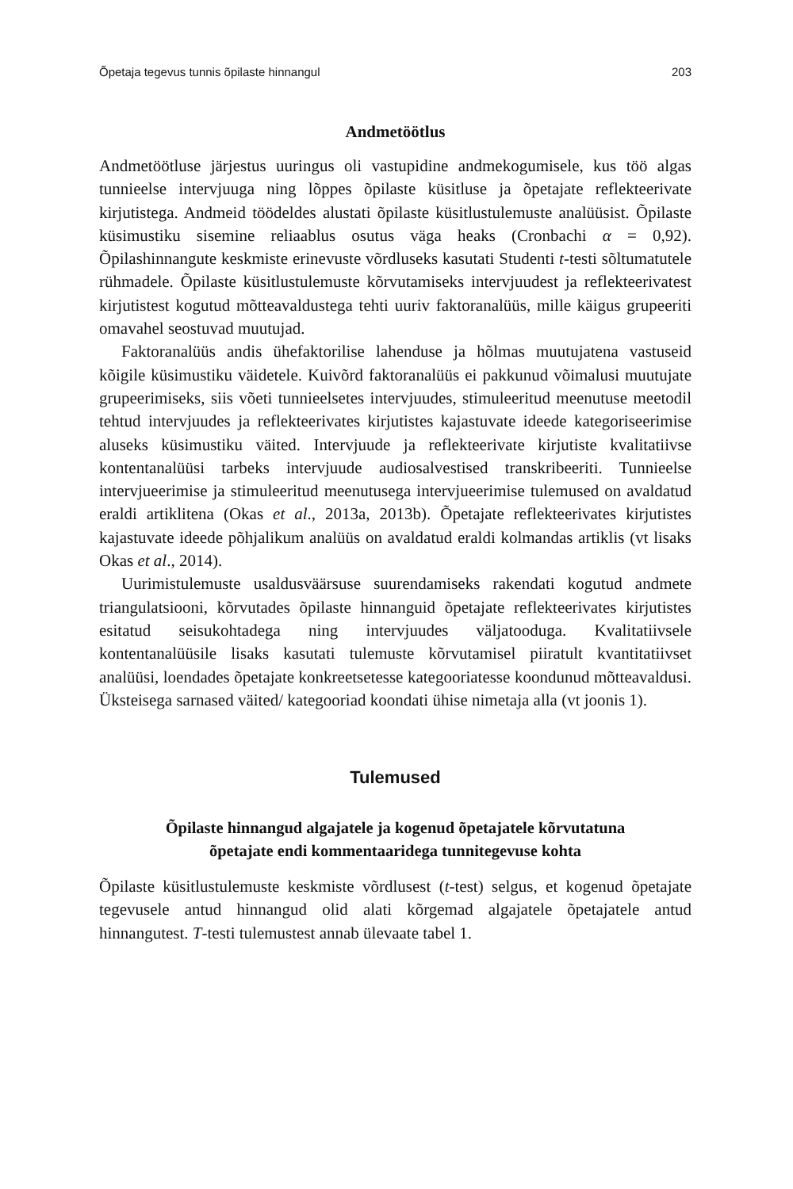Õpetaja tegevus tunnis õpilaste hinnangul 203
Andmetöötlus
Andmetöötluse järjestus uuringus oli vastupidine andmekogumisele, kus töö algas tunnieelse intervjuuga ning lõppes õpilaste küsitluse ja õpetajate reflekteerivate kirjutistega. Andmeid töödeldes alustati õpilaste küsitlus­tulemuste analüüsist. Õpilaste küsimustiku sisemine reliaablus osutus väga heaks (Cronbachi α = 0,92). Õpilashinnangute keskmiste erinevuste võrd­luseks kasutati Studenti t-testi sõltumatutele rühmadele. Õpilaste küsit­lustulemuste kõrvutamiseks intervjuudest ja reflekteerivatest kirjutistest kogutud mõtteavaldustega tehti uuriv faktoranalüüs, mille käigus grupee­riti omavahel seostuvad muutujad.
Faktoranalüüs andis ühefaktorilise lahenduse ja hõlmas muutujatena vastuseid kõigile küsimustiku väidetele. Kuivõrd faktoranalüüs ei pakku­nud võimalusi muutujate grupeerimiseks, siis võeti tunnieelsetes intervjuu­des, stimuleeritud meenutuse meetodil tehtud intervjuudes ja reflekteeri­vates kirjutistes kajastuvate ideede kategoriseerimise aluseks küsimustiku väited. Intervjuude ja reflekteerivate kirjutiste kvalitatiivse kontentanalüüsi tarbeks intervjuude audiosalvestised transkribeeriti. Tunnieelse intervjuee­rimise ja stimuleeritud meenutusega intervjueerimise tulemused on aval­datud eraldi artiklitena (Okas et al., 2013a, 2013b). Õpetajate reflekteeriva­tes kirjutistes kajastuvate ideede põhjalikum analüüs on avaldatud eraldi kolmandas artiklis (vt lisaks Okas et al., 2014).
Uurimistulemuste usaldusväärsuse suurendamiseks rakendati kogutud andmete triangulatsiooni, kõrvutades õpilaste hinnanguid õpetajate reflek­teerivates kirjutistes esitatud seisukohtadega ning intervjuudes väljatoo­duga. Kvalitatiivsele kontentanalüüsile lisaks kasutati tulemuste kõrvuta­misel piiratult kvantitatiivset analüüsi, loendades õpetajate konkreetsetesse kategooriatesse koondunud mõtteavaldusi. Üksteisega sarnased väited/ kategooriad koondati ühise nimetaja alla (vt joonis 1).
Tulemused
Õpilaste hinnangud algajatele ja kogenud õpetajatele kõrvutatuna
õpetajate endi kommentaaridega tunnitegevuse kohta
Õpilaste küsitlustulemuste keskmiste võrdlusest (t-test) selgus, et kogenud õpetajate tegevusele antud hinnangud olid alati kõrgemad algajatele õpeta­jatele antud hinnangutest. T-testi tulemustest annab ülevaate tabel 1.